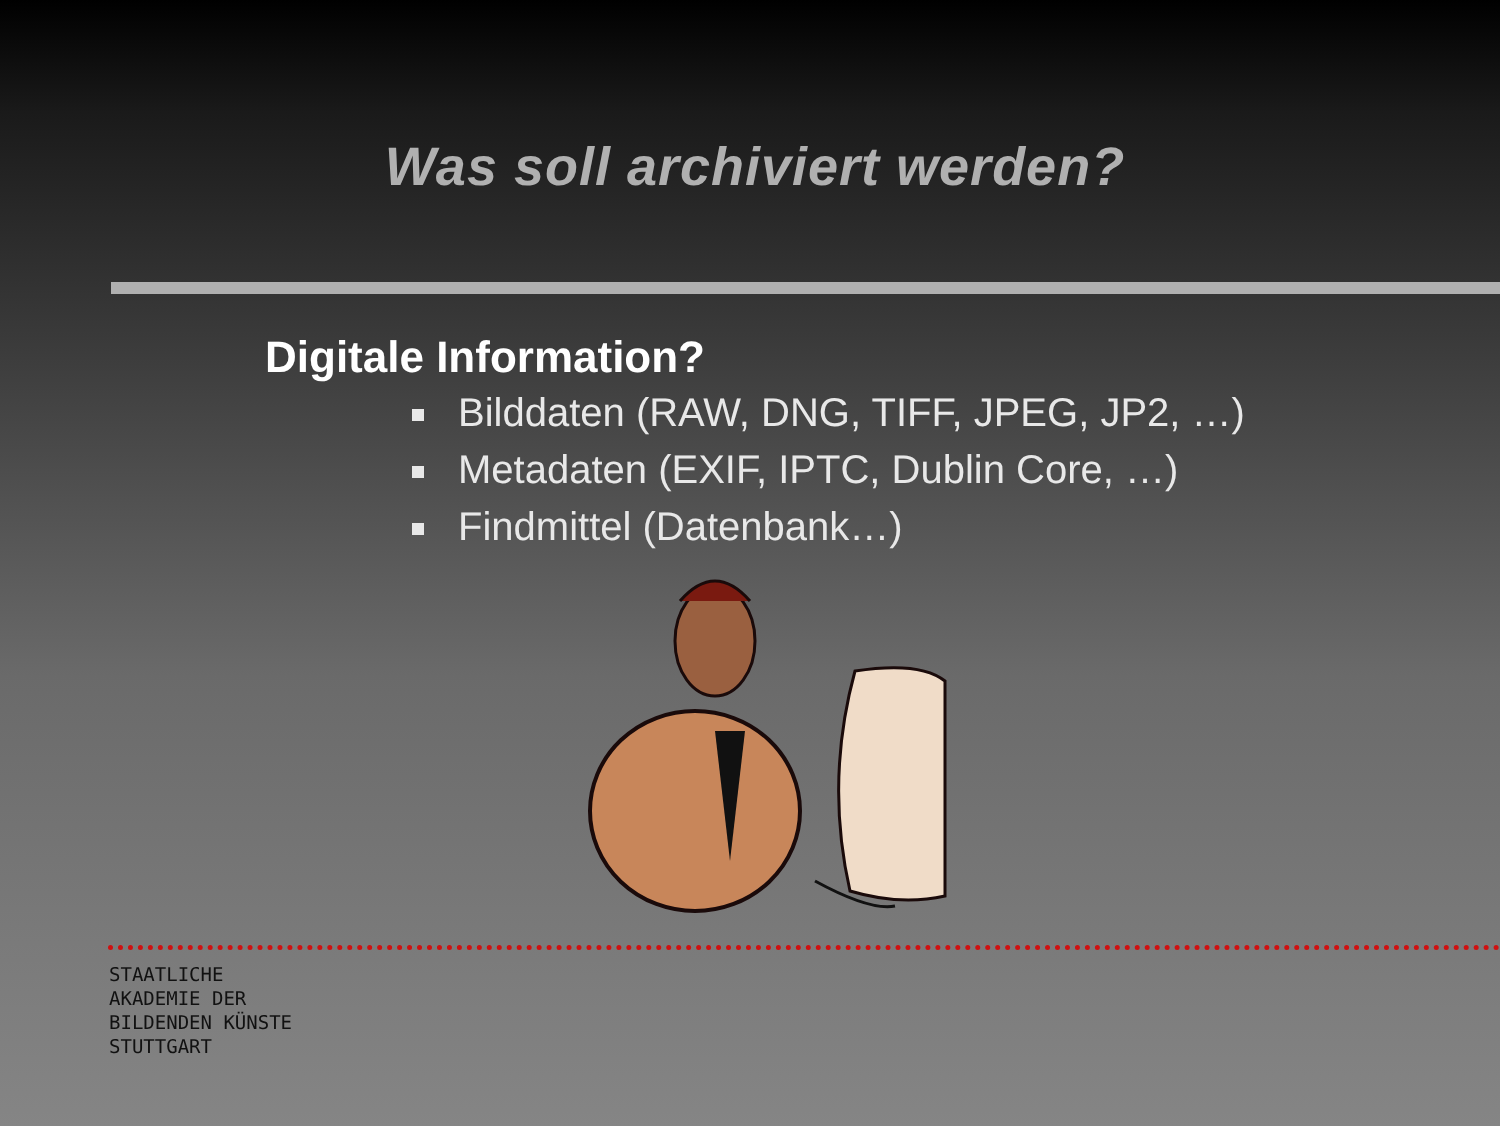Was soll archiviert werden?
Digitale Information?
Bilddaten (RAW, DNG, TIFF, JPEG, JP2, …)
Metadaten (EXIF, IPTC, Dublin Core, …)
Findmittel (Datenbank…)
STAATLICHE
AKADEMIE DER
BILDENDEN KÜNSTE
STUTTGART